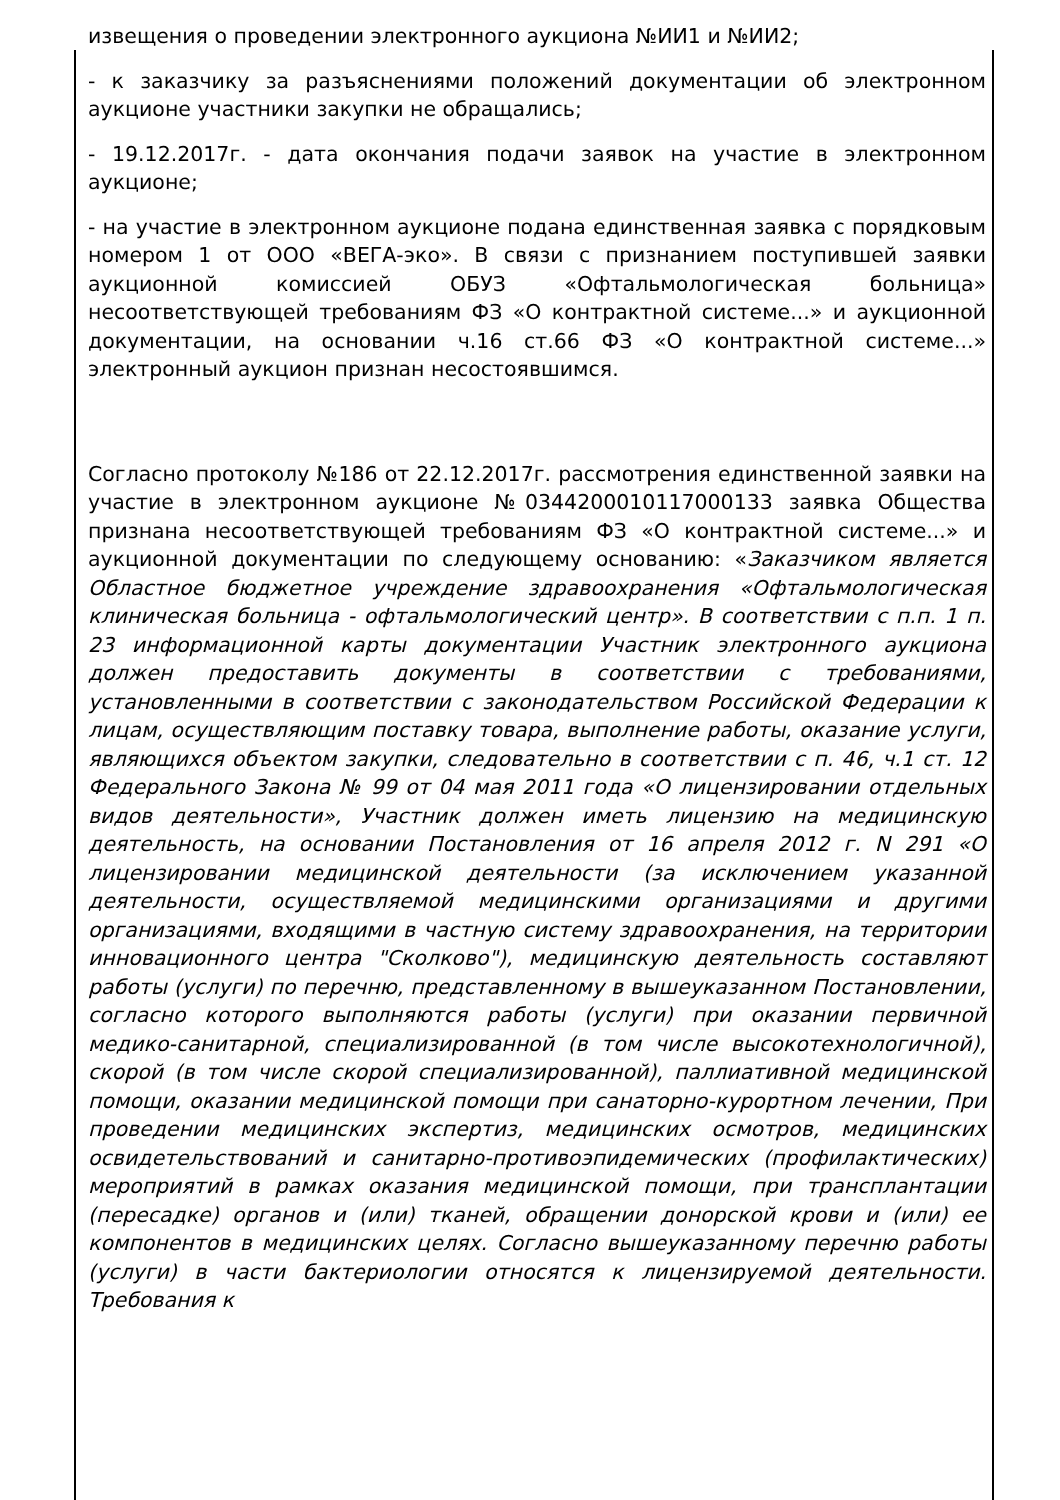извещения о проведении электронного аукциона №ИИ1 и №ИИ2;
- к заказчику за разъяснениями положений документации об электронном аукционе участники закупки не обращались;
- 19.12.2017г. - дата окончания подачи заявок на участие в электронном аукционе;
- на участие в электронном аукционе подана единственная заявка с порядковым номером 1 от ООО «ВЕГА-эко». В связи с признанием поступившей заявки аукционной комиссией ОБУЗ «Офтальмологическая больница» несоответствующей требованиям ФЗ «О контрактной системе...» и аукционной документации, на основании ч.16 ст.66 ФЗ «О контрактной системе...» электронный аукцион признан несостоявшимся.
Согласно протоколу №186 от 22.12.2017г. рассмотрения единственной заявки на участие в электронном аукционе №0344200010117000133 заявка Общества признана несоответствующей требованиям ФЗ «О контрактной системе...» и аукционной документации по следующему основанию: «Заказчиком является Областное бюджетное учреждение здравоохранения «Офтальмологическая клиническая больница - офтальмологический центр». В соответствии с п.п. 1 п. 23 информационной карты документации Участник электронного аукциона должен предоставить документы в соответствии с требованиями, установленными в соответствии с законодательством Российской Федерации к лицам, осуществляющим поставку товара, выполнение работы, оказание услуги, являющихся объектом закупки, следовательно в соответствии с п. 46, ч.1 ст. 12 Федерального Закона № 99 от 04 мая 2011 года «О лицензировании отдельных видов деятельности», Участник должен иметь лицензию на медицинскую деятельность, на основании Постановления от 16 апреля 2012 г. N 291 «О лицензировании медицинской деятельности (за исключением указанной деятельности, осуществляемой медицинскими организациями и другими организациями, входящими в частную систему здравоохранения, на территории инновационного центра "Сколково"), медицинскую деятельность составляют работы (услуги) по перечню, представленному в вышеуказанном Постановлении, согласно которого выполняются работы (услуги) при оказании первичной медико-санитарной, специализированной (в том числе высокотехнологичной), скорой (в том числе скорой специализированной), паллиативной медицинской помощи, оказании медицинской помощи при санаторно-курортном лечении, При проведении медицинских экспертиз, медицинских осмотров, медицинских освидетельствований и санитарно-противоэпидемических (профилактических) мероприятий в рамках оказания медицинской помощи, при трансплантации (пересадке) органов и (или) тканей, обращении донорской крови и (или) ее компонентов в медицинских целях. Согласно вышеуказанному перечню работы (услуги) в части бактериологии относятся к лицензируемой деятельности. Требования к